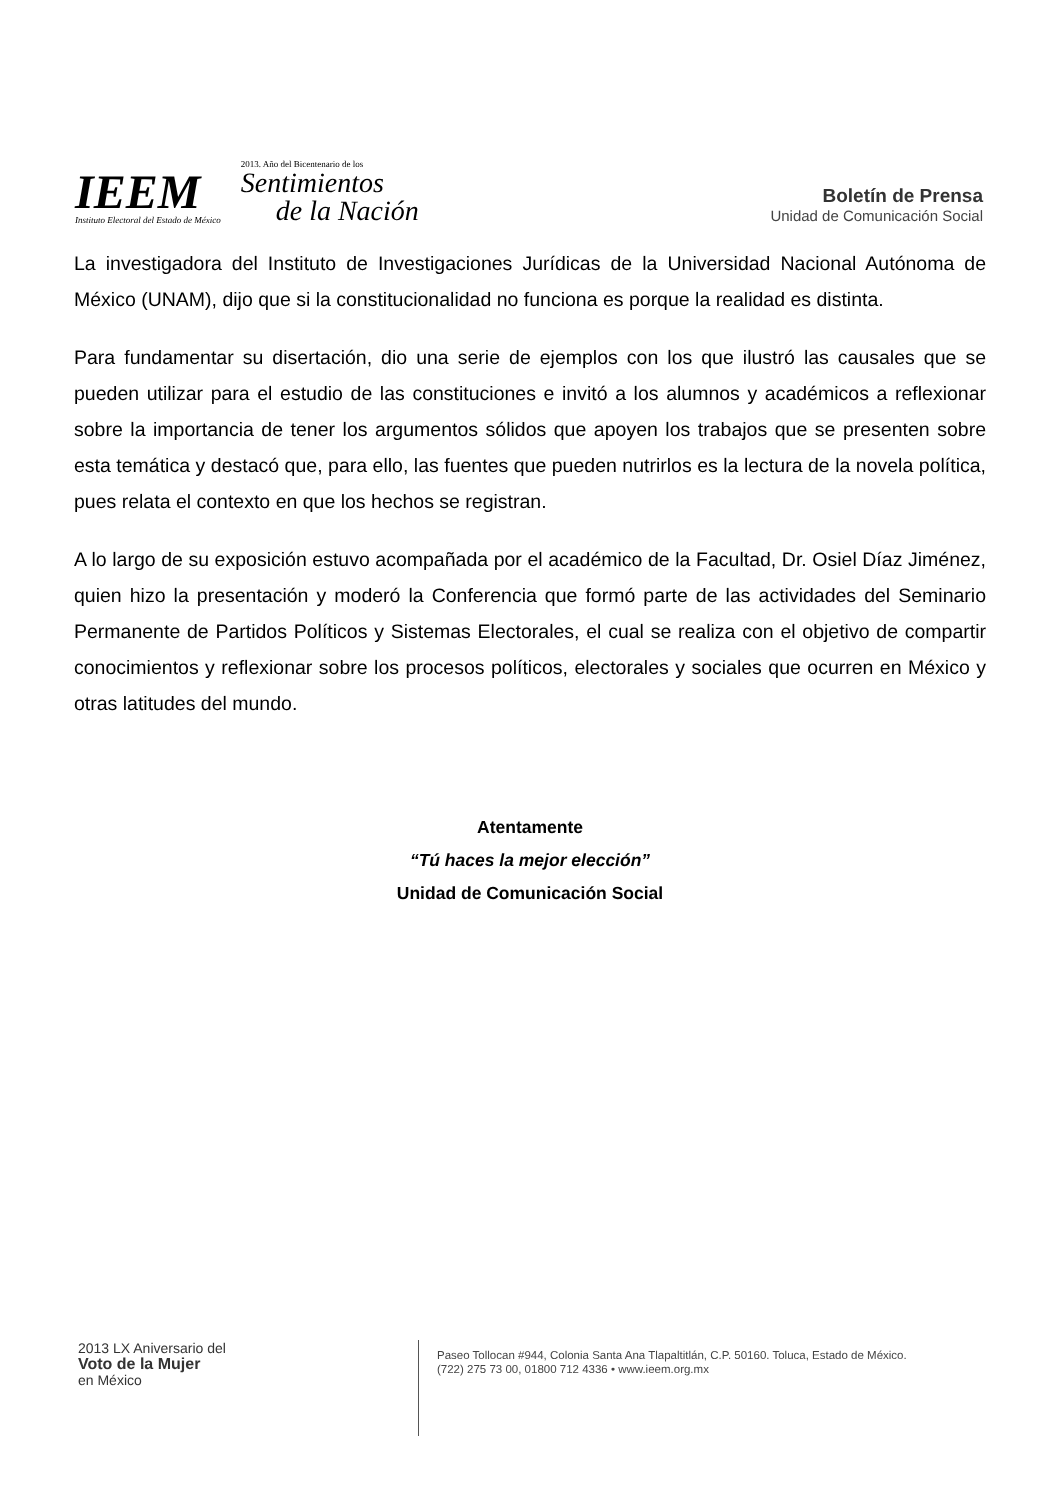IEEM
Instituto Electoral del Estado de México
2013. Año del Bicentenario de los
Sentimientos
de la Nación
Boletín de Prensa
Unidad de Comunicación Social
La investigadora del Instituto de Investigaciones Jurídicas de la Universidad Nacional Autónoma de México (UNAM), dijo que si la constitucionalidad no funciona es porque la realidad es distinta.
Para fundamentar su disertación, dio una serie de ejemplos con los que ilustró las causales que se pueden utilizar para el estudio de las constituciones e invitó a los alumnos y académicos a reflexionar sobre la importancia de tener los argumentos sólidos que apoyen los trabajos que se presenten sobre esta temática y destacó que, para ello, las fuentes que pueden nutrirlos es la lectura de la novela política, pues relata el contexto en que los hechos se registran.
A lo largo de su exposición estuvo acompañada por el académico de la Facultad, Dr. Osiel Díaz Jiménez, quien hizo la presentación y moderó la Conferencia que formó parte de las actividades del Seminario Permanente de Partidos Políticos y Sistemas Electorales, el cual se realiza con el objetivo de compartir conocimientos y reflexionar sobre los procesos políticos, electorales y sociales que ocurren en México y otras latitudes del mundo.
Atentamente
“Tú haces la mejor elección”
Unidad de Comunicación Social
2013 LX Aniversario del
Voto de la Mujer
en México
Paseo Tollocan #944, Colonia Santa Ana Tlapaltitlán, C.P. 50160. Toluca, Estado de México.
(722) 275 73 00, 01800 712 4336 • www.ieem.org.mx